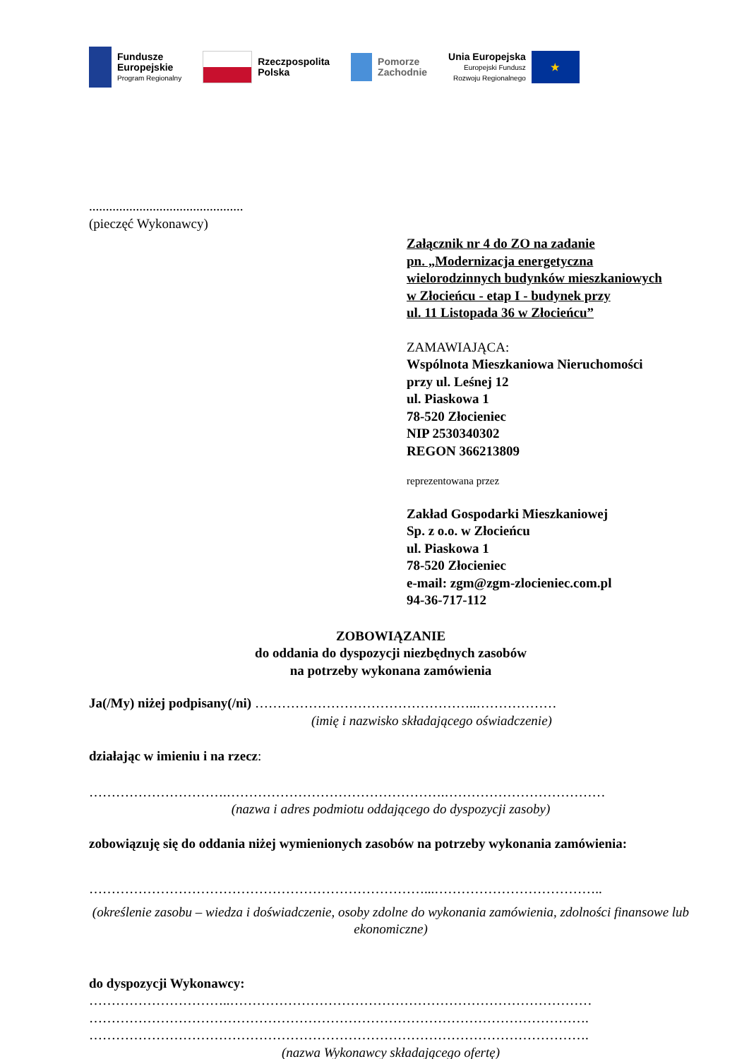Fundusze
Europejskie
Program Regionalny
Rzeczpospolita
Polska
Pomorze
Zachodnie
Unia Europejska
Europejski Fundusz
Rozwoju Regionalnego
★
..............................................
(pieczęć Wykonawcy)
Załącznik nr 4 do ZO na zadanie
pn. „Modernizacja energetyczna
wielorodzinnych budynków mieszkaniowych
w Złocieńcu - etap I - budynek przy
ul. 11 Listopada 36 w Złocieńcu”
ZAMAWIAJĄCA:
Wspólnota Mieszkaniowa Nieruchomości
przy ul. Leśnej 12
ul. Piaskowa 1
78-520 Złocieniec
NIP 2530340302
REGON 366213809
reprezentowana przez
Zakład Gospodarki Mieszkaniowej
Sp. z o.o. w Złocieńcu
ul. Piaskowa 1
78-520 Złocieniec
e-mail: zgm@zgm-zlocieniec.com.pl
94-36-717-112
ZOBOWIĄZANIE
do oddania do dyspozycji niezbędnych zasobów
na potrzeby wykonana zamówienia
Ja(/My) niżej podpisany(/ni) …………………………………………..………………
(imię i nazwisko składającego oświadczenie)
działając w imieniu i na rzecz:
………………………….………………………………………….………………………………
(nazwa i adres podmiotu oddającego do dyspozycji zasoby)
zobowiązuję się do oddania niżej wymienionych zasobów na potrzeby wykonania zamówienia:
…………………………………………………………………...………………………………..
(określenie zasobu – wiedza i doświadczenie, osoby zdolne do wykonania zamówienia, zdolności finansowe lub ekonomiczne)
do dyspozycji Wykonawcy:
…………………………..………………………………………………………………………
………………………………………………………………………………………………….
………………………………………………………………………………………………….
(nazwa Wykonawcy składającego ofertę)